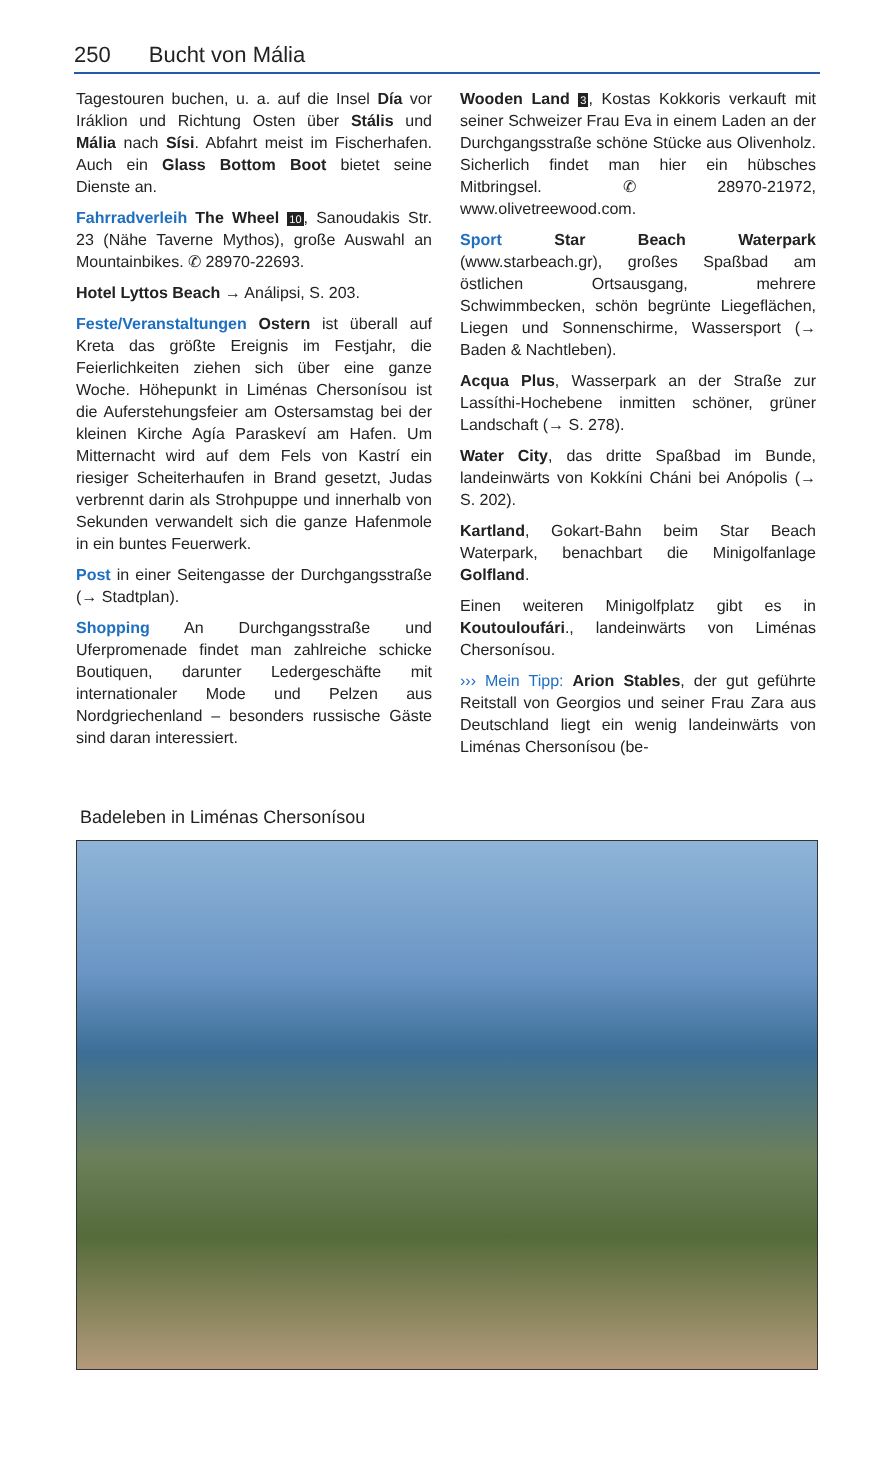250 Bucht von Mália
Tagestouren buchen, u. a. auf die Insel Día vor Iráklion und Richtung Osten über Stális und Mália nach Sísi. Abfahrt meist im Fischerhafen. Auch ein Glass Bottom Boot bietet seine Dienste an.
Fahrradverleih The Wheel 10, Sanoudakis Str. 23 (Nähe Taverne Mythos), große Auswahl an Mountainbikes. ✆ 28970-22693.
Hotel Lyttos Beach → Análipsi, S. 203.
Feste/Veranstaltungen Ostern ist überall auf Kreta das größte Ereignis im Festjahr, die Feierlichkeiten ziehen sich über eine ganze Woche. Höhepunkt in Liménas Chersonísou ist die Auferstehungsfeier am Ostersamstag bei der kleinen Kirche Agía Paraskeví am Hafen. Um Mitternacht wird auf dem Fels von Kastrí ein riesiger Scheiterhaufen in Brand gesetzt, Judas verbrennt darin als Strohpuppe und innerhalb von Sekunden verwandelt sich die ganze Hafenmole in ein buntes Feuerwerk.
Post in einer Seitengasse der Durchgangsstraße (→ Stadtplan).
Shopping An Durchgangsstraße und Uferpromenade findet man zahlreiche schicke Boutiquen, darunter Ledergeschäfte mit internationaler Mode und Pelzen aus Nordgriechenland – besonders russische Gäste sind daran interessiert.
Wooden Land 3, Kostas Kokkoris verkauft mit seiner Schweizer Frau Eva in einem Laden an der Durchgangsstraße schöne Stücke aus Olivenholz. Sicherlich findet man hier ein hübsches Mitbringsel. ✆ 28970-21972, www.olivetreewood.com.
Sport Star Beach Waterpark (www.starbeach.gr), großes Spaßbad am östlichen Ortsausgang, mehrere Schwimmbecken, schön begrünte Liegeflächen, Liegen und Sonnenschirme, Wassersport (→ Baden & Nachtleben).
Acqua Plus, Wasserpark an der Straße zur Lassíthi-Hochebene inmitten schöner, grüner Landschaft (→ S. 278).
Water City, das dritte Spaßbad im Bunde, landeinwärts von Kokkíni Cháni bei Anópolis (→ S. 202).
Kartland, Gokart-Bahn beim Star Beach Waterpark, benachbart die Minigolfanlage Golfland.
Einen weiteren Minigolfplatz gibt es in Koutouloufári., landeinwärts von Liménas Chersonísou.
››› Mein Tipp: Arion Stables, der gut geführte Reitstall von Georgios und seiner Frau Zara aus Deutschland liegt ein wenig landeinwärts von Liménas Chersonísou (be-
Badeleben in Liménas Chersonísou